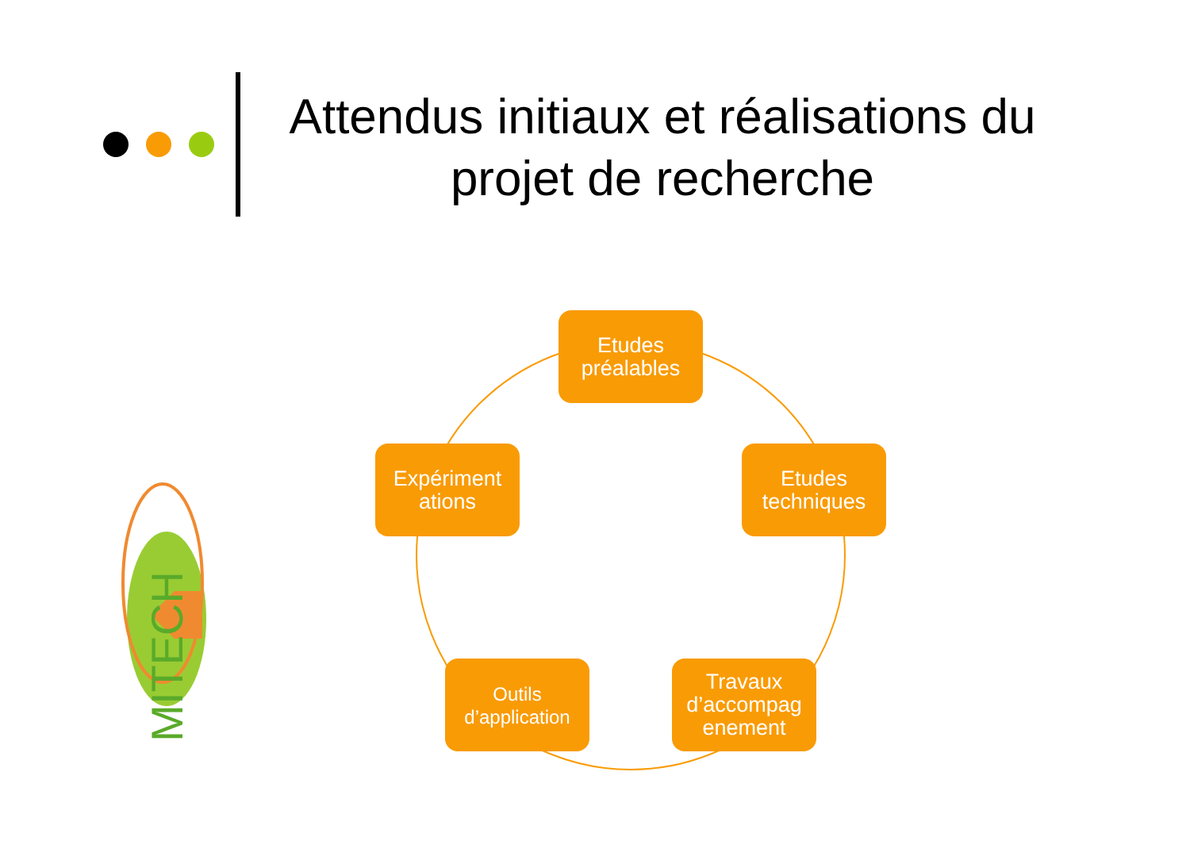Attendus initiaux et réalisations du projet de recherche
MITECH
Etudes préalables
Etudes techniques
Travaux d’accompag enement
Outils d’application
Expériment ations